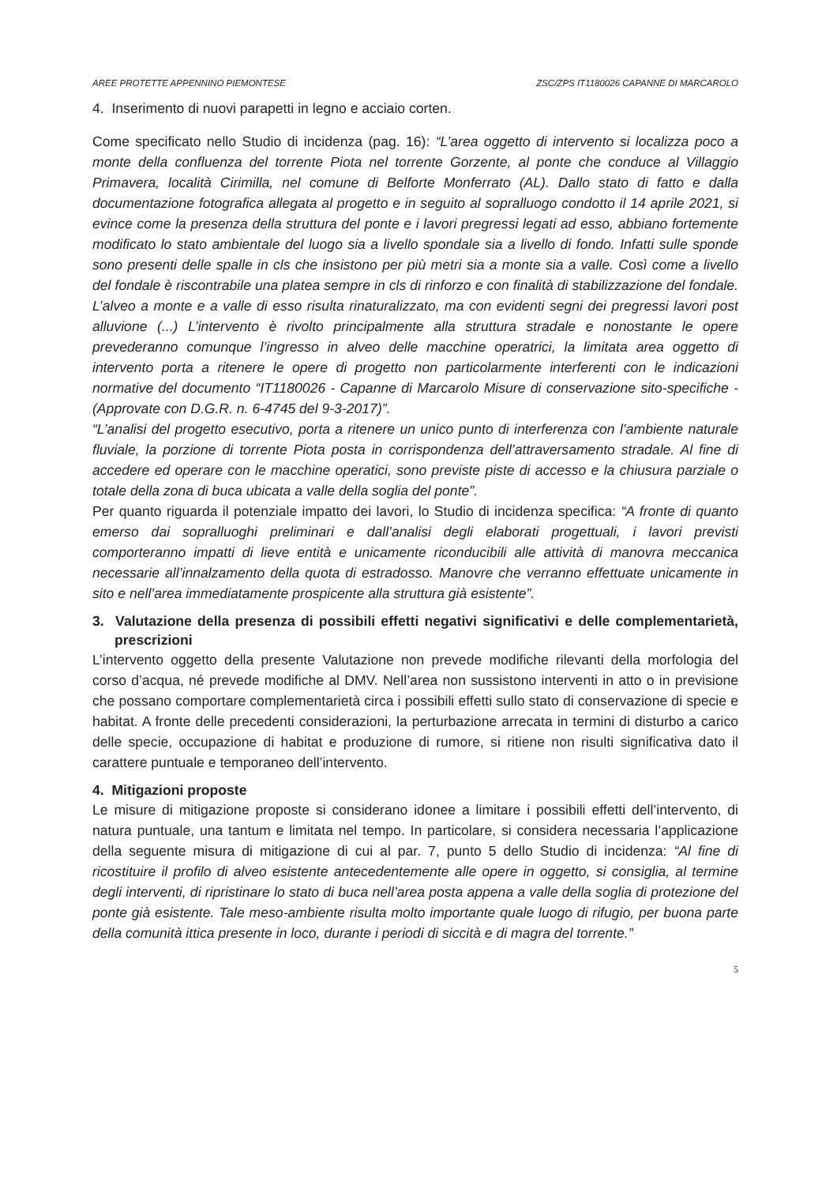AREE PROTETTE APPENNINO PIEMONTESE ZSC/ZPS IT1180026 CAPANNE DI MARCAROLO
4. Inserimento di nuovi parapetti in legno e acciaio corten.
Come specificato nello Studio di incidenza (pag. 16): “L’area oggetto di intervento si localizza poco a monte della confluenza del torrente Piota nel torrente Gorzente, al ponte che conduce al Villaggio Primavera, località Cirimilla, nel comune di Belforte Monferrato (AL). Dallo stato di fatto e dalla documentazione fotografica allegata al progetto e in seguito al sopralluogo condotto il 14 aprile 2021, si evince come la presenza della struttura del ponte e i lavori pregressi legati ad esso, abbiano fortemente modificato lo stato ambientale del luogo sia a livello spondale sia a livello di fondo. Infatti sulle sponde sono presenti delle spalle in cls che insistono per più metri sia a monte sia a valle. Così come a livello del fondale è riscontrabile una platea sempre in cls di rinforzo e con finalità di stabilizzazione del fondale. L’alveo a monte e a valle di esso risulta rinaturalizzato, ma con evidenti segni dei pregressi lavori post alluvione (...) L’intervento è rivolto principalmente alla struttura stradale e nonostante le opere prevederanno comunque l’ingresso in alveo delle macchine operatrici, la limitata area oggetto di intervento porta a ritenere le opere di progetto non particolarmente interferenti con le indicazioni normative del documento “IT1180026 - Capanne di Marcarolo Misure di conservazione sito-specifiche - (Approvate con D.G.R. n. 6-4745 del 9-3-2017)”.
“L’analisi del progetto esecutivo, porta a ritenere un unico punto di interferenza con l’ambiente naturale fluviale, la porzione di torrente Piota posta in corrispondenza dell’attraversamento stradale. Al fine di accedere ed operare con le macchine operatici, sono previste piste di accesso e la chiusura parziale o totale della zona di buca ubicata a valle della soglia del ponte”.
Per quanto riguarda il potenziale impatto dei lavori, lo Studio di incidenza specifica: “A fronte di quanto emerso dai sopralluoghi preliminari e dall’analisi degli elaborati progettuali, i lavori previsti comporteranno impatti di lieve entità e unicamente riconducibili alle attività di manovra meccanica necessarie all’innalzamento della quota di estradosso. Manovre che verranno effettuate unicamente in sito e nell’area immediatamente prospicente alla struttura già esistente”.
3. Valutazione della presenza di possibili effetti negativi significativi e delle complementarietà, prescrizioni
L’intervento oggetto della presente Valutazione non prevede modifiche rilevanti della morfologia del corso d’acqua, né prevede modifiche al DMV. Nell’area non sussistono interventi in atto o in previsione che possano comportare complementarietà circa i possibili effetti sullo stato di conservazione di specie e habitat. A fronte delle precedenti considerazioni, la perturbazione arrecata in termini di disturbo a carico delle specie, occupazione di habitat e produzione di rumore, si ritiene non risulti significativa dato il carattere puntuale e temporaneo dell’intervento.
4. Mitigazioni proposte
Le misure di mitigazione proposte si considerano idonee a limitare i possibili effetti dell’intervento, di natura puntuale, una tantum e limitata nel tempo. In particolare, si considera necessaria l’applicazione della seguente misura di mitigazione di cui al par. 7, punto 5 dello Studio di incidenza: “Al fine di ricostituire il profilo di alveo esistente antecedentemente alle opere in oggetto, si consiglia, al termine degli interventi, di ripristinare lo stato di buca nell’area posta appena a valle della soglia di protezione del ponte già esistente. Tale meso-ambiente risulta molto importante quale luogo di rifugio, per buona parte della comunità ittica presente in loco, durante i periodi di siccità e di magra del torrente.”
5